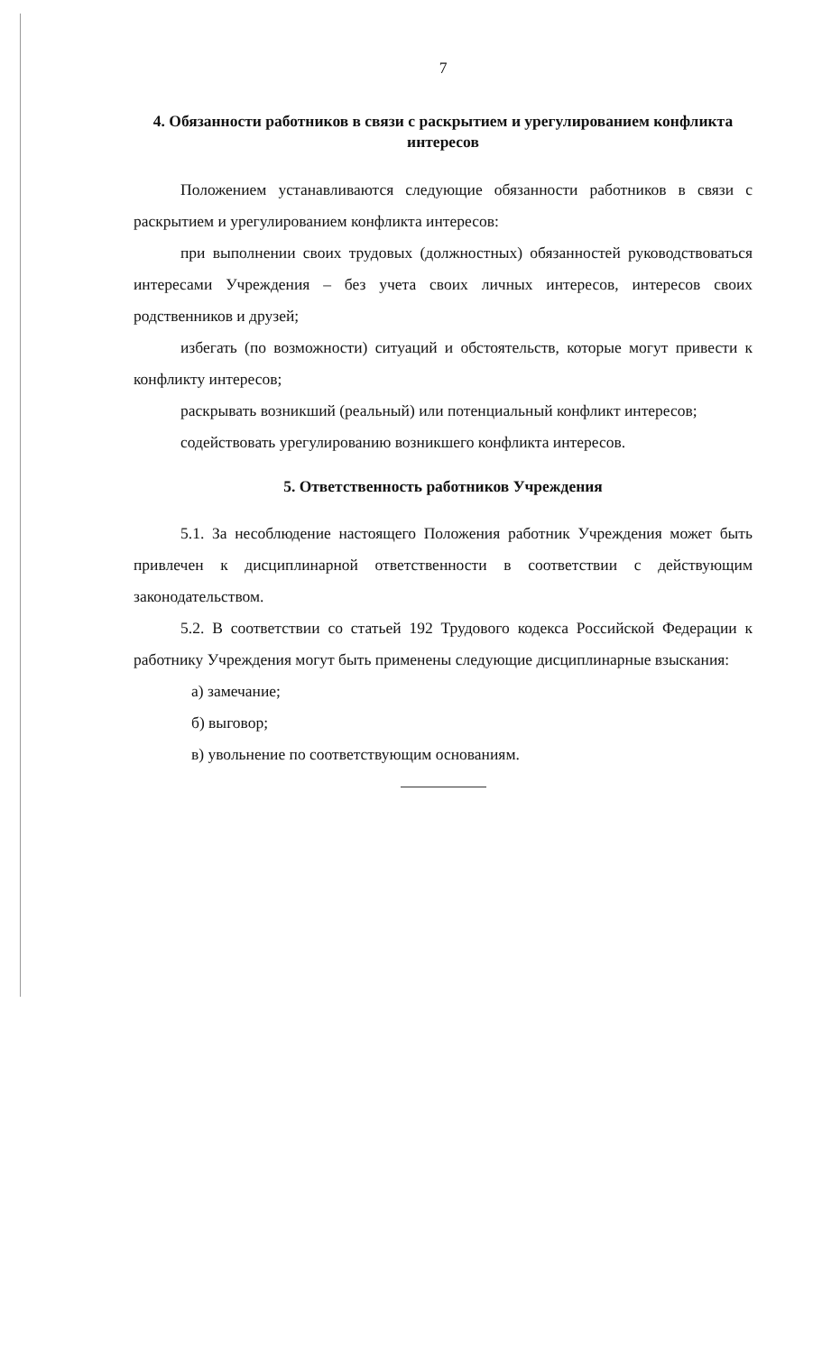7
4. Обязанности работников в связи с раскрытием и урегулированием конфликта интересов
Положением устанавливаются следующие обязанности работников в связи с раскрытием и урегулированием конфликта интересов:
при выполнении своих трудовых (должностных) обязанностей руководствоваться интересами Учреждения – без учета своих личных интересов, интересов своих родственников и друзей;
избегать (по возможности) ситуаций и обстоятельств, которые могут привести к конфликту интересов;
раскрывать возникший (реальный) или потенциальный конфликт интересов;
содействовать урегулированию возникшего конфликта интересов.
5. Ответственность работников Учреждения
5.1. За несоблюдение настоящего Положения работник Учреждения может быть привлечен к дисциплинарной ответственности в соответствии с действующим законодательством.
5.2. В соответствии со статьей 192 Трудового кодекса Российской Федерации к работнику Учреждения могут быть применены следующие дисциплинарные взыскания:
а) замечание;
б) выговор;
в) увольнение по соответствующим основаниям.